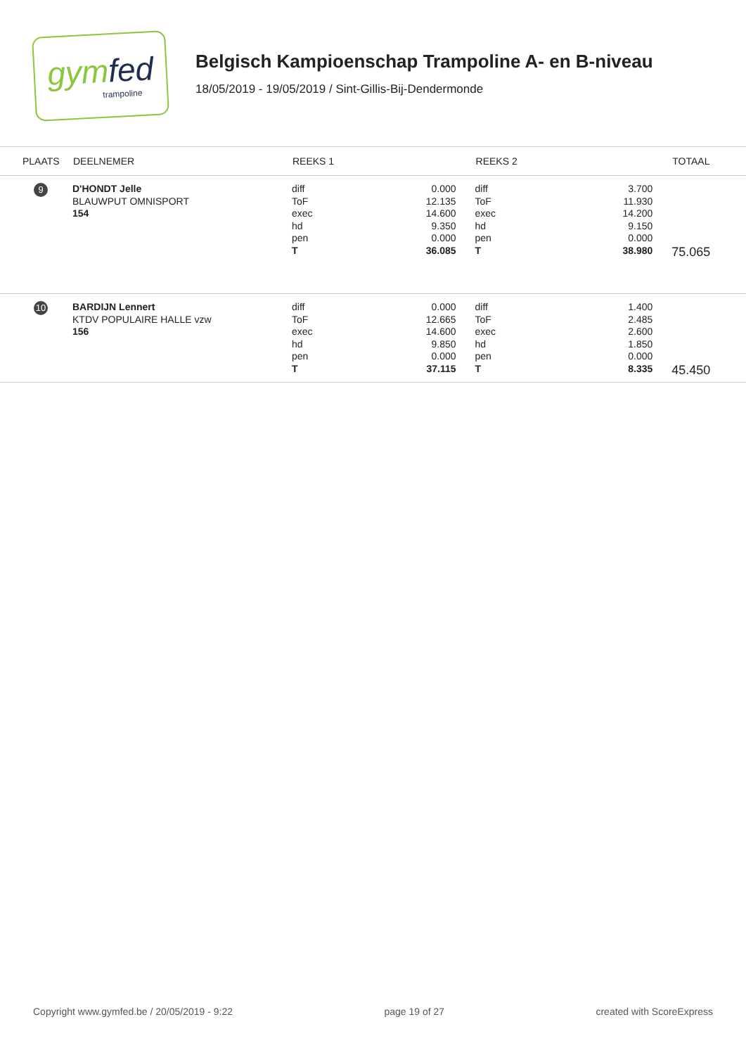gymfed
trampoline
Belgisch Kampioenschap Trampoline A- en B-niveau
18/05/2019 - 19/05/2019 / Sint-Gillis-Bij-Dendermonde
| PLAATS | DEELNEMER | REEKS 1 | | REEKS 2 | | TOTAAL |
| --- | --- | --- | --- | --- | --- | --- |
| 9 | D'HONDT Jelle BLAUWPUT OMNISPORT 154 | diff ToF exec hd pen T | 0.000 12.135 14.600 9.350 0.000 36.085 | diff ToF exec hd pen T | 3.700 11.930 14.200 9.150 0.000 38.980 | 75.065 |
| 10 | BARDIJN Lennert KTDV POPULAIRE HALLE vzw 156 | diff ToF exec hd pen T | 0.000 12.665 14.600 9.850 0.000 37.115 | diff ToF exec hd pen T | 1.400 2.485 2.600 1.850 0.000 8.335 | 45.450 |
Copyright www.gymfed.be / 20/05/2019 - 9:22 page 19 of 27 created with ScoreExpress